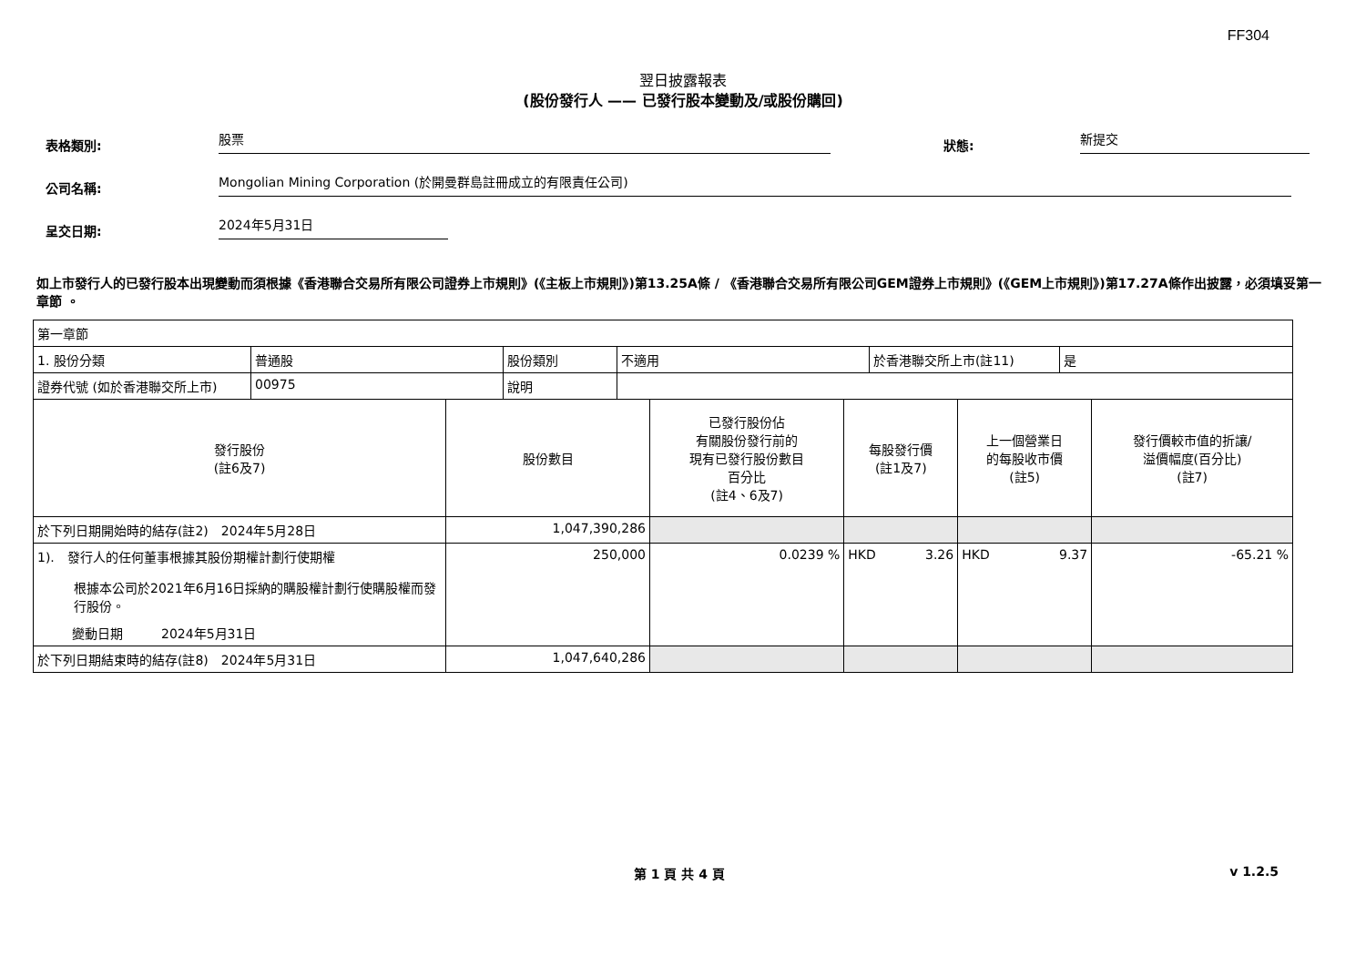FF304
翌日披露報表
(股份發行人 —— 已發行股本變動及/或股份購回)
表格類別:
股票
狀態:
新提交
公司名稱:
Mongolian Mining Corporation (於開曼群島註冊成立的有限責任公司)
呈交日期:
2024年5月31日
如上市發行人的已發行股本出現變動而須根據《香港聯合交易所有限公司證券上市規則》(《主板上市規則》)第13.25A條 / 《香港聯合交易所有限公司GEM證券上市規則》(《GEM上市規則》)第17.27A條作出披露，必須填妥第一章節 。
| 第一章節 | | | | | |
| / 1. 股份分類 / 普通股 / 股份類別 / 不適用 / 於香港聯交所上市(註11) / 是 / / 證券代號 (如於香港聯交所上市) / 00975 / 說明 / / / / | | | | | |
| 發行股份 (註6及7) | 股份數目 | 已發行股份佔 有關股份發行前的 現有已發行股份數目 百分比 (註4、6及7) | 每股發行價 (註1及7) | 上一個營業日 的每股收市價 (註5) | 發行價較市值的折讓/ 溢價幅度(百分比) (註7) |
| 於下列日期開始時的結存(註2) 2024年5月28日 | 1,047,390,286 | | | | |
| 1). 發行人的任何董事根據其股份期權計劃行使期權 根據本公司於2021年6月16日採納的購股權計劃行使購股權而發行股份。 變動日期 2024年5月31日 | 250,000 | 0.0239 % | HKD 3.26 | HKD 9.37 | -65.21 % |
| 於下列日期結束時的結存(註8) 2024年5月31日 | 1,047,640,286 | | | | |
第 1 頁 共 4 頁 v 1.2.5